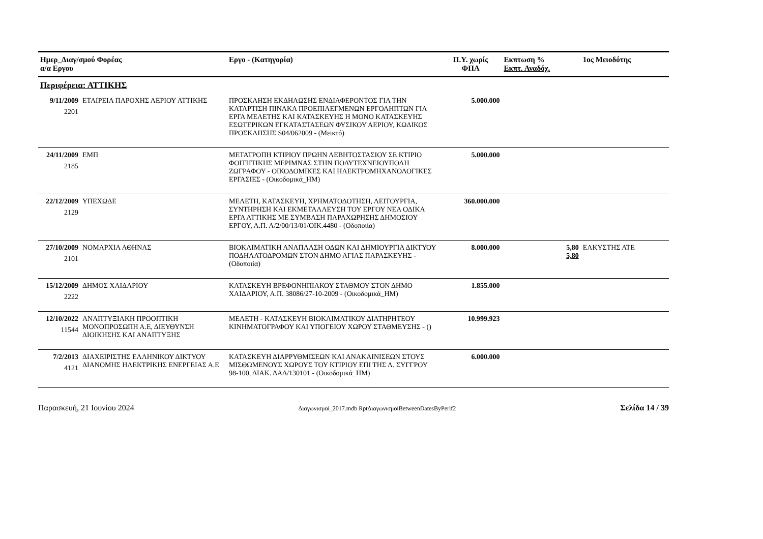| Ημερ_Διαγ/σμού Φορέας α/α Εργου | | Εργο - (Κατηγορία) | Π.Υ. χωρίς ΦΠΑ | Εκπτωση % Εκπτ. Αναδόχ. | 1ος Μειοδότης |
| --- | --- | --- | --- | --- | --- |
| Περιφέρεια: ΑΤΤΙΚΗΣ | | | | | |
| 9/11/2009 2201 | ΕΤΑΙΡΕΙΑ ΠΑΡΟΧΗΣ ΑΕΡΙΟΥ ΑΤΤΙΚΗΣ | ΠΡΟΣΚΛΗΣΗ ΕΚΔΗΛΩΣΗΣ ΕΝΔΙΑΦΕΡΟΝΤΟΣ ΓΙΑ ΤΗΝ ΚΑΤΑΡΤΙΣΗ ΠΙΝΑΚΑ ΠΡΟΕΠΙΛΕΓΜΕΝΩΝ ΕΡΓΟΛΗΠΤΩΝ ΓΙΑ ΕΡΓΑ ΜΕΛΕΤΗΣ ΚΑΙ ΚΑΤΑΣΚΕΥΗΣ Η ΜΟΝΟ ΚΑΤΑΣΚΕΥΗΣ ΕΣΩΤΕΡΙΚΩΝ ΕΓΚΑΤΑΣΤΑΣΕΩΝ ΦΥΣΙΚΟΥ ΑΕΡΙΟΥ, ΚΩΔΙΚΟΣ ΠΡΟΣΚΛΗΣΗΣ S04/062009 - (Μεικτό) | 5.000.000 | | |
| 24/11/2009 2185 | ΕΜΠ | ΜΕΤΑΤΡΟΠΗ ΚΤΙΡΙΟΥ ΠΡΩΗΝ ΛΕΒΗΤΟΣΤΑΣΙΟΥ ΣΕ ΚΤΙΡΙΟ ΦΟΙΤΗΤΙΚΗΣ ΜΕΡΙΜΝΑΣ ΣΤΗΝ ΠΟΛΥΤΕΧΝΕΙΟΥΠΟΛΗ ΖΩΓΡΑΦΟΥ - ΟΙΚΟΔΟΜΙΚΕΣ ΚΑΙ ΗΛΕΚΤΡΟΜΗΧΑΝΟΛΟΓΙΚΕΣ ΕΡΓΑΣΙΕΣ - (Οικοδομικά_ΗΜ) | 5.000.000 | | |
| 22/12/2009 2129 | ΥΠΕΧΩΔΕ | ΜΕΛΕΤΗ, ΚΑΤΑΣΚΕΥΗ, ΧΡΗΜΑΤΟΔΟΤΗΣΗ, ΛΕΙΤΟΥΡΓΙΑ, ΣΥΝΤΗΡΗΣΗ ΚΑΙ ΕΚΜΕΤΑΛΛΕΥΣΗ ΤΟΥ ΕΡΓΟΥ ΝΕΑ ΟΔΙΚΑ ΕΡΓΑ ΑΤΤΙΚΗΣ ΜΕ ΣΥΜΒΑΣΗ ΠΑΡΑΧΩΡΗΣΗΣ ΔΗΜΟΣΙΟΥ ΕΡΓΟΥ, Α.Π. Α/2/00/13/01/ΟΙΚ.4480 - (Οδοποιία) | 360.000.000 | | |
| 27/10/2009 2101 | ΝΟΜΑΡΧΙΑ ΑΘΗΝΑΣ | ΒΙΟΚΛΙΜΑΤΙΚΗ ΑΝΑΠΛΑΣΗ ΟΔΩΝ ΚΑΙ ΔΗΜΙΟΥΡΓΙΑ ΔΙΚΤΥΟΥ ΠΟΔΗΛΑΤΟΔΡΟΜΩΝ ΣΤΟΝ ΔΗΜΟ ΑΓΙΑΣ ΠΑΡΑΣΚΕΥΗΣ - (Οδοποιία) | 8.000.000 | 5,80 5,80 | ΕΛΚΥΣΤΗΣ ΑΤΕ |
| 15/12/2009 2222 | ΔΗΜΟΣ ΧΑΙΔΑΡΙΟΥ | ΚΑΤΑΣΚΕΥΗ ΒΡΕΦΟΝΗΠΙΑΚΟΥ ΣΤΑΘΜΟΥ ΣΤΟΝ ΔΗΜΟ ΧΑΙΔΑΡΙΟΥ, Α.Π. 38086/27-10-2009 - (Οικοδομικά_ΗΜ) | 1.855.000 | | |
| 12/10/2022 11544 | ΑΝΑΠΤΥΞΙΑΚΗ ΠΡΟΟΠΤΙΚΗ ΜΟΝΟΠΡΟΣΩΠΗ Α.Ε, ΔΙΕΥΘΥΝΣΗ ΔΙΟΙΚΗΣΗΣ ΚΑΙ ΑΝΑΠΤΥΞΗΣ | ΜΕΛΕΤΗ - ΚΑΤΑΣΚΕΥΗ ΒΙΟΚΛΙΜΑΤΙΚΟΥ ΔΙΑΤΗΡΗΤΕΟΥ ΚΙΝΗΜΑΤΟΓΡΑΦΟΥ ΚΑΙ ΥΠΟΓΕΙΟΥ ΧΩΡΟΥ ΣΤΑΘΜΕΥΣΗΣ - () | 10.999.923 | | |
| 7/2/2013 4121 | ΔΙΑΧΕΙΡΙΣΤΗΣ ΕΛΛΗΝΙΚΟΥ ΔΙΚΤΥΟΥ ΔΙΑΝΟΜΗΣ ΗΛΕΚΤΡΙΚΗΣ ΕΝΕΡΓΕΙΑΣ Α.Ε | ΚΑΤΑΣΚΕΥΗ ΔΙΑΡΡΥΘΜΙΣΕΩΝ ΚΑΙ ΑΝΑΚΑΙΝΙΣΕΩΝ ΣΤΟΥΣ ΜΙΣΘΩΜΕΝΟΥΣ ΧΩΡΟΥΣ ΤΟΥ ΚΤΙΡΙΟΥ ΕΠΙ ΤΗΣ Λ. ΣΥΓΓΡΟΥ 98-100, ΔΙΑΚ. ΔΑΔ/130101 - (Οικοδομικά_ΗΜ) | 6.000.000 | | |
Παρασκευή, 21 Ιουνίου 2024 Διαγωνισμοί_2017.mdb RptΔιαγωνισμοίBetweenDatesByPerif2 Σελίδα 14 / 39